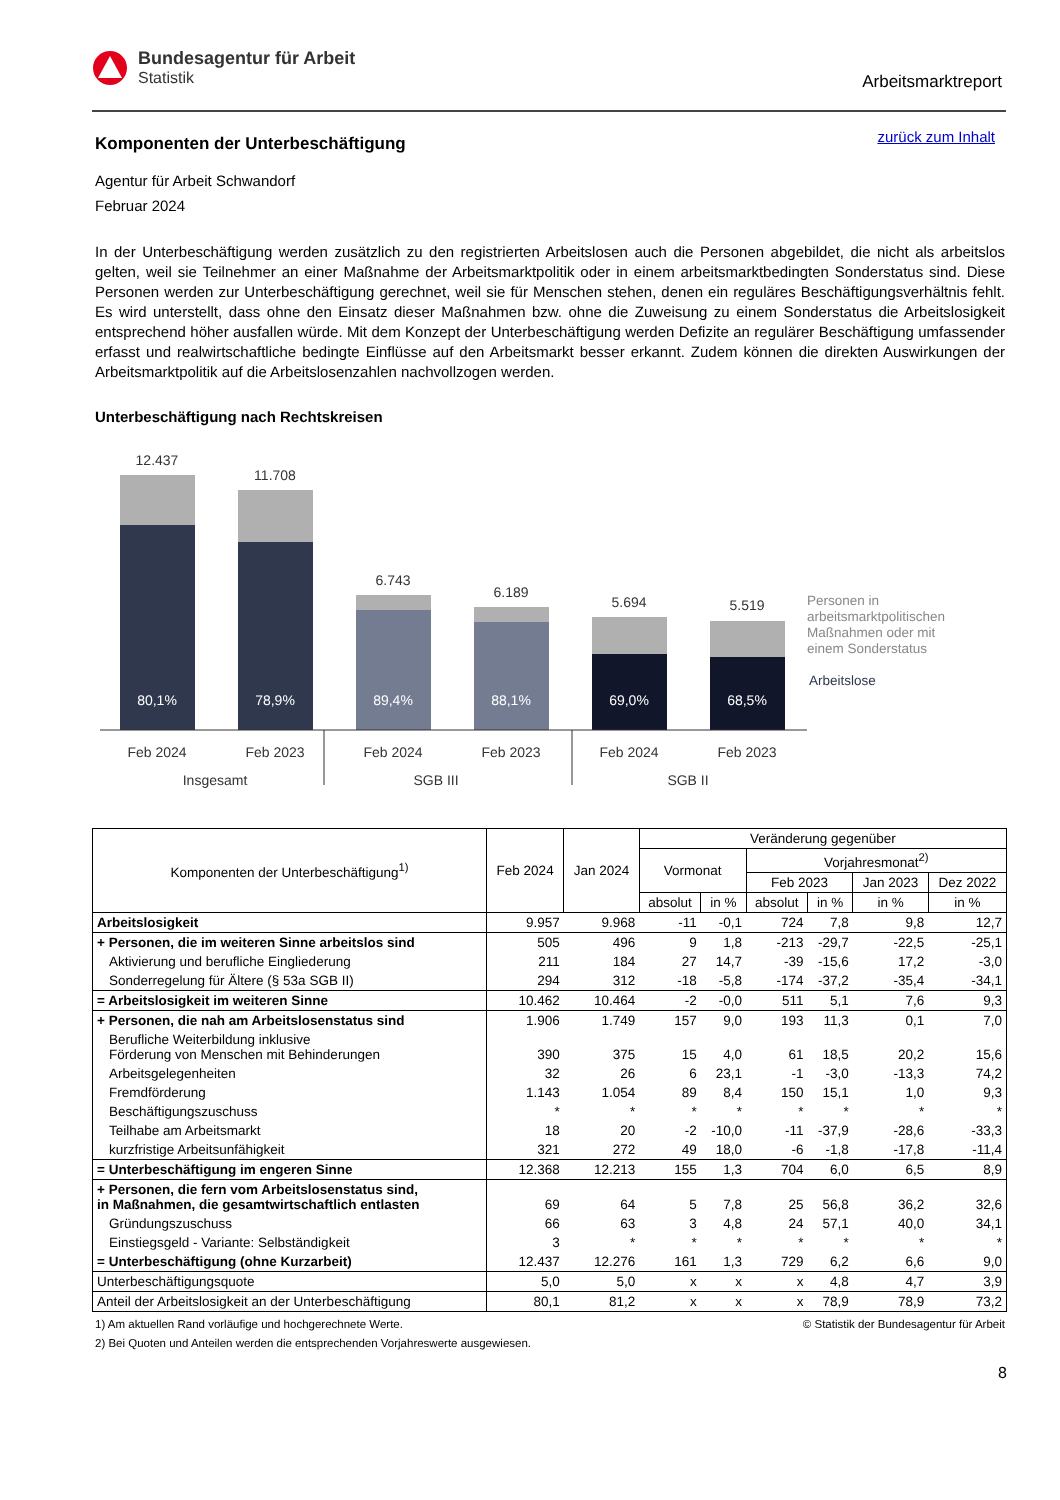Bundesagentur für Arbeit
Statistik
Arbeitsmarktreport
zurück zum Inhalt
Komponenten der Unterbeschäftigung
Agentur für Arbeit Schwandorf
Februar 2024
In der Unterbeschäftigung werden zusätzlich zu den registrierten Arbeitslosen auch die Personen abgebildet, die nicht als arbeitslos gelten, weil sie Teilnehmer an einer Maßnahme der Arbeitsmarktpolitik oder in einem arbeitsmarktbedingten Sonderstatus sind. Diese Personen werden zur Unterbeschäftigung gerechnet, weil sie für Menschen stehen, denen ein reguläres Beschäftigungsverhältnis fehlt. Es wird unterstellt, dass ohne den Einsatz dieser Maßnahmen bzw. ohne die Zuweisung zu einem Sonderstatus die Arbeitslosigkeit entsprechend höher ausfallen würde. Mit dem Konzept der Unterbeschäftigung werden Defizite an regulärer Beschäftigung umfassender erfasst und realwirtschaftliche bedingte Einflüsse auf den Arbeitsmarkt besser erkannt. Zudem können die direkten Auswirkungen der Arbeitsmarktpolitik auf die Arbeitslosenzahlen nachvollzogen werden.
Unterbeschäftigung nach Rechtskreisen
12.437
80,1%
11.708
78,9%
6.743
89,4%
6.189
88,1%
5.694
69,0%
5.519
68,5%
Feb 2024
Feb 2023
Feb 2024
Feb 2023
Feb 2024
Feb 2023
Insgesamt
SGB III
SGB II
Personen in
arbeitsmarktpolitischen
Maßnahmen oder mit
einem Sonderstatus
Arbeitslose
| Komponenten der Unterbeschäftigung<sup>1)</sup> | Feb 2024 | Jan 2024 | Veränderung gegenüber | | | | | |
| --- | --- | --- | --- | --- | --- | --- | --- | --- |
| | | | Vormonat | | Vorjahresmonat<sup>2)</sup> | | | |
| | | | | | Feb 2023 | | Jan 2023 | Dez 2022 |
| | | | absolut | in % | absolut | in % | in % | in % |
| Arbeitslosigkeit | 9.957 | 9.968 | -11 | -0,1 | 724 | 7,8 | 9,8 | 12,7 |
| + Personen, die im weiteren Sinne arbeitslos sind | 505 | 496 | 9 | 1,8 | -213 | -29,7 | -22,5 | -25,1 |
| Aktivierung und berufliche Eingliederung | 211 | 184 | 27 | 14,7 | -39 | -15,6 | 17,2 | -3,0 |
| Sonderregelung für Ältere (§ 53a SGB II) | 294 | 312 | -18 | -5,8 | -174 | -37,2 | -35,4 | -34,1 |
| = Arbeitslosigkeit im weiteren Sinne | 10.462 | 10.464 | -2 | -0,0 | 511 | 5,1 | 7,6 | 9,3 |
| + Personen, die nah am Arbeitslosenstatus sind | 1.906 | 1.749 | 157 | 9,0 | 193 | 11,3 | 0,1 | 7,0 |
| Berufliche Weiterbildung inklusive Förderung von Menschen mit Behinderungen | 390 | 375 | 15 | 4,0 | 61 | 18,5 | 20,2 | 15,6 |
| Arbeitsgelegenheiten | 32 | 26 | 6 | 23,1 | -1 | -3,0 | -13,3 | 74,2 |
| Fremdförderung | 1.143 | 1.054 | 89 | 8,4 | 150 | 15,1 | 1,0 | 9,3 |
| Beschäftigungszuschuss | * | * | * | * | * | * | * | * |
| Teilhabe am Arbeitsmarkt | 18 | 20 | -2 | -10,0 | -11 | -37,9 | -28,6 | -33,3 |
| kurzfristige Arbeitsunfähigkeit | 321 | 272 | 49 | 18,0 | -6 | -1,8 | -17,8 | -11,4 |
| = Unterbeschäftigung im engeren Sinne | 12.368 | 12.213 | 155 | 1,3 | 704 | 6,0 | 6,5 | 8,9 |
| + Personen, die fern vom Arbeitslosenstatus sind, in Maßnahmen, die gesamtwirtschaftlich entlasten | 69 | 64 | 5 | 7,8 | 25 | 56,8 | 36,2 | 32,6 |
| Gründungszuschuss | 66 | 63 | 3 | 4,8 | 24 | 57,1 | 40,0 | 34,1 |
| Einstiegsgeld - Variante: Selbständigkeit | 3 | * | * | * | * | * | * | * |
| = Unterbeschäftigung (ohne Kurzarbeit) | 12.437 | 12.276 | 161 | 1,3 | 729 | 6,2 | 6,6 | 9,0 |
| Unterbeschäftigungsquote | 5,0 | 5,0 | x | x | x | 4,8 | 4,7 | 3,9 |
| Anteil der Arbeitslosigkeit an der Unterbeschäftigung | 80,1 | 81,2 | x | x | x | 78,9 | 78,9 | 73,2 |
© Statistik der Bundesagentur für Arbeit 1) Am aktuellen Rand vorläufige und hochgerechnete Werte.
2) Bei Quoten und Anteilen werden die entsprechenden Vorjahreswerte ausgewiesen.
8